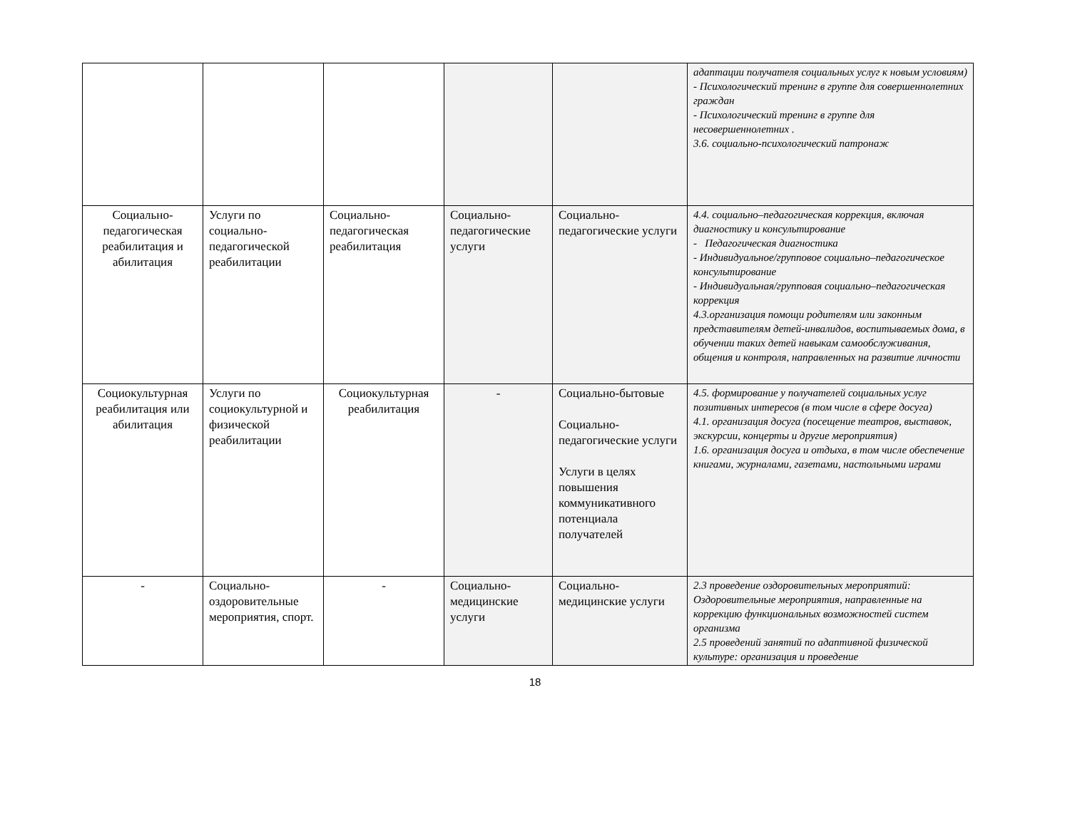| | | | | | адаптации получателя социальных услуг к новым условиям) - Психологический тренинг в группе для совершеннолетних граждан - Психологический тренинг в группе для несовершеннолетних . 3.6. социально-психологический патронаж |
| Социально-педагогическая реабилитация и абилитация | Услуги по социально-педагогической реабилитации | Социально-педагогическая реабилитация | Социально-педагогические услуги | Социально-педагогические услуги | 4.4. социально–педагогическая коррекция, включая диагностику и консультирование - Педагогическая диагностика - Индивидуальное/групповое социально–педагогическое консультирование - Индивидуальная/групповая социально–педагогическая коррекция 4.3.организация помощи родителям или законным представителям детей-инвалидов, воспитываемых дома, в обучении таких детей навыкам самообслуживания, общения и контроля, направленных на развитие личности |
| Социокультурная реабилитация или абилитация | Услуги по социокультурной и физической реабилитации | Социокультурная реабилитация | - | Социально-бытовые Социально-педагогические услуги Услуги в целях повышения коммуникативного потенциала получателей | 4.5. формирование у получателей социальных услуг позитивных интересов (в том числе в сфере досуга) 4.1. организация досуга (посещение театров, выставок, экскурсии, концерты и другие мероприятия) 1.6. организация досуга и отдыха, в том числе обеспечение книгами, журналами, газетами, настольными играми |
| - | Социально-оздоровительные мероприятия, спорт. | - | Социально-медицинские услуги | Социально-медицинские услуги | 2.3 проведение оздоровительных мероприятий: Оздоровительные мероприятия, направленные на коррекцию функциональных возможностей систем организма 2.5 проведений занятий по адаптивной физической культуре: организация и проведение |
18